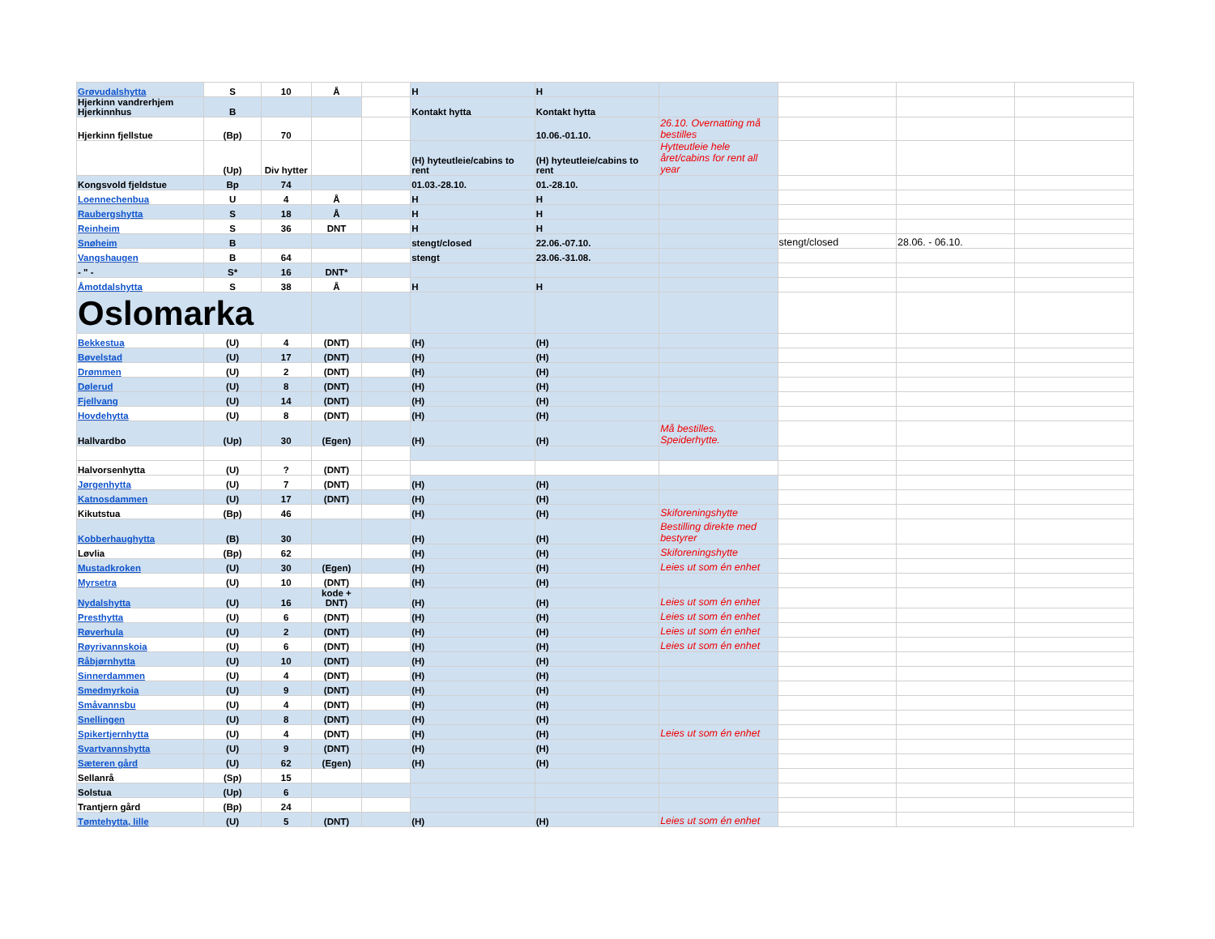| Grøvudalshytta | S | 10 | Å | | H | H | | | | |
| Hjerkinn vandrerhjem Hjerkinnhus | B | | | | Kontakt hytta | Kontakt hytta | | | | |
| Hjerkinn fjellstue | (Bp) | 70 | | | | 10.06.-01.10. | 26.10. Overnatting må bestilles | | | |
| | (Up) | Div hytter | | | (H) hyteutleie/cabins to rent | (H) hyteutleie/cabins to rent | Hytteutleie hele året/cabins for rent all year | | | |
| Kongsvold fjeldstue | Bp | 74 | | | 01.03.-28.10. | 01.-28.10. | | | | |
| Loennechenbua | U | 4 | Å | | H | H | | | | |
| Raubergshytta | S | 18 | Å | | H | H | | | | |
| Reinheim | S | 36 | DNT | | H | H | | | | |
| Snøheim | B | | | | stengt/closed | 22.06.-07.10. | | stengt/closed | 28.06. - 06.10. | |
| Vangshaugen | B | 64 | | | stengt | 23.06.-31.08. | | | | |
| - " - | S* | 16 | DNT* | | | | | | | |
| Åmotdalshytta | S | 38 | Å | | H | H | | | | |
| Oslomarka | | | | | | | | | | |
| Bekkestua | (U) | 4 | (DNT) | | (H) | (H) | | | | |
| Bøvelstad | (U) | 17 | (DNT) | | (H) | (H) | | | | |
| Drømmen | (U) | 2 | (DNT) | | (H) | (H) | | | | |
| Dølerud | (U) | 8 | (DNT) | | (H) | (H) | | | | |
| Fjellvang | (U) | 14 | (DNT) | | (H) | (H) | | | | |
| Hovdehytta | (U) | 8 | (DNT) | | (H) | (H) | | | | |
| Hallvardbo | (Up) | 30 | (Egen) | | (H) | (H) | Må bestilles. Speiderhytte. | | | |
| Halvorsenhytta | (U) | ? | (DNT) | | | | | | | |
| Jørgenhytta | (U) | 7 | (DNT) | | (H) | (H) | | | | |
| Katnosdammen | (U) | 17 | (DNT) | | (H) | (H) | | | | |
| Kikutstua | (Bp) | 46 | | | (H) | (H) | Skiforeningshytte | | | |
| Kobberhaughytta | (B) | 30 | | | (H) | (H) | Bestilling direkte med bestyrer | | | |
| Løvlia | (Bp) | 62 | | | (H) | (H) | Skiforeningshytte | | | |
| Mustadkroken | (U) | 30 | (Egen) | | (H) | (H) | Leies ut som én enhet | | | |
| Myrsetra | (U) | 10 | (DNT) | | (H) | (H) | | | | |
| Nydalshytta | (U) | 16 | kode + DNT) | | (H) | (H) | Leies ut som én enhet | | | |
| Presthytta | (U) | 6 | (DNT) | | (H) | (H) | Leies ut som én enhet | | | |
| Røverhula | (U) | 2 | (DNT) | | (H) | (H) | Leies ut som én enhet | | | |
| Røyrivannskoia | (U) | 6 | (DNT) | | (H) | (H) | Leies ut som én enhet | | | |
| Råbjørnhytta | (U) | 10 | (DNT) | | (H) | (H) | | | | |
| Sinnerdammen | (U) | 4 | (DNT) | | (H) | (H) | | | | |
| Smedmyrkoia | (U) | 9 | (DNT) | | (H) | (H) | | | | |
| Småvannsbu | (U) | 4 | (DNT) | | (H) | (H) | | | | |
| Snellingen | (U) | 8 | (DNT) | | (H) | (H) | | | | |
| Spikertjernhytta | (U) | 4 | (DNT) | | (H) | (H) | Leies ut som én enhet | | | |
| Svartvannshytta | (U) | 9 | (DNT) | | (H) | (H) | | | | |
| Sæteren gård | (U) | 62 | (Egen) | | (H) | (H) | | | | |
| Sellanrå | (Sp) | 15 | | | | | | | | |
| Solstua | (Up) | 6 | | | | | | | | |
| Trantjern gård | (Bp) | 24 | | | | | | | | |
| Tømtehytta, lille | (U) | 5 | (DNT) | | (H) | (H) | Leies ut som én enhet | | | |